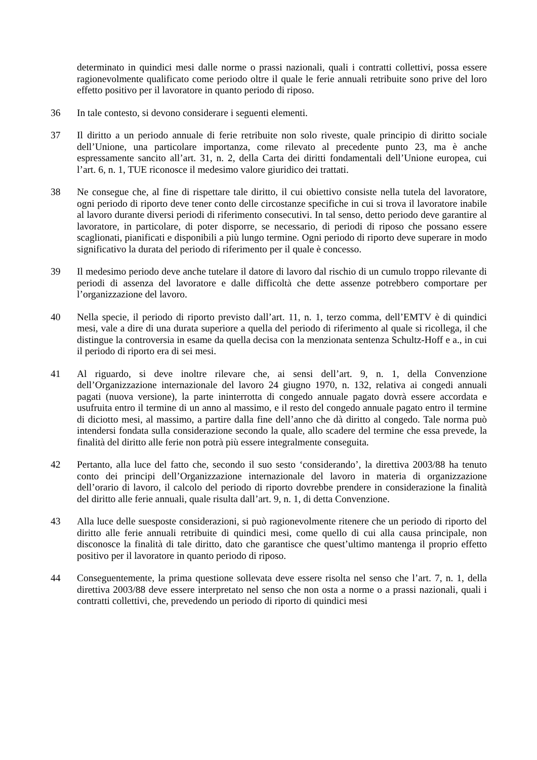determinato in quindici mesi dalle norme o prassi nazionali, quali i contratti collettivi, possa essere ragionevolmente qualificato come periodo oltre il quale le ferie annuali retribuite sono prive del loro effetto positivo per il lavoratore in quanto periodo di riposo.
36 In tale contesto, si devono considerare i seguenti elementi.
37 Il diritto a un periodo annuale di ferie retribuite non solo riveste, quale principio di diritto sociale dell’Unione, una particolare importanza, come rilevato al precedente punto 23, ma è anche espressamente sancito all’art. 31, n. 2, della Carta dei diritti fondamentali dell’Unione europea, cui l’art. 6, n. 1, TUE riconosce il medesimo valore giuridico dei trattati.
38 Ne consegue che, al fine di rispettare tale diritto, il cui obiettivo consiste nella tutela del lavoratore, ogni periodo di riporto deve tener conto delle circostanze specifiche in cui si trova il lavoratore inabile al lavoro durante diversi periodi di riferimento consecutivi. In tal senso, detto periodo deve garantire al lavoratore, in particolare, di poter disporre, se necessario, di periodi di riposo che possano essere scaglionati, pianificati e disponibili a più lungo termine. Ogni periodo di riporto deve superare in modo significativo la durata del periodo di riferimento per il quale è concesso.
39 Il medesimo periodo deve anche tutelare il datore di lavoro dal rischio di un cumulo troppo rilevante di periodi di assenza del lavoratore e dalle difficoltà che dette assenze potrebbero comportare per l’organizzazione del lavoro.
40 Nella specie, il periodo di riporto previsto dall’art. 11, n. 1, terzo comma, dell’EMTV è di quindici mesi, vale a dire di una durata superiore a quella del periodo di riferimento al quale si ricollega, il che distingue la controversia in esame da quella decisa con la menzionata sentenza Schultz-Hoff e a., in cui il periodo di riporto era di sei mesi.
41 Al riguardo, si deve inoltre rilevare che, ai sensi dell’art. 9, n. 1, della Convenzione dell’Organizzazione internazionale del lavoro 24 giugno 1970, n. 132, relativa ai congedi annuali pagati (nuova versione), la parte ininterrotta di congedo annuale pagato dovrà essere accordata e usufruita entro il termine di un anno al massimo, e il resto del congedo annuale pagato entro il termine di diciotto mesi, al massimo, a partire dalla fine dell’anno che dà diritto al congedo. Tale norma può intendersi fondata sulla considerazione secondo la quale, allo scadere del termine che essa prevede, la finalità del diritto alle ferie non potrà più essere integralmente conseguita.
42 Pertanto, alla luce del fatto che, secondo il suo sesto ‘considerando’, la direttiva 2003/88 ha tenuto conto dei principi dell’Organizzazione internazionale del lavoro in materia di organizzazione dell’orario di lavoro, il calcolo del periodo di riporto dovrebbe prendere in considerazione la finalità del diritto alle ferie annuali, quale risulta dall’art. 9, n. 1, di detta Convenzione.
43 Alla luce delle suesposte considerazioni, si può ragionevolmente ritenere che un periodo di riporto del diritto alle ferie annuali retribuite di quindici mesi, come quello di cui alla causa principale, non disconosce la finalità di tale diritto, dato che garantisce che quest’ultimo mantenga il proprio effetto positivo per il lavoratore in quanto periodo di riposo.
44 Conseguentemente, la prima questione sollevata deve essere risolta nel senso che l’art. 7, n. 1, della direttiva 2003/88 deve essere interpretato nel senso che non osta a norme o a prassi nazionali, quali i contratti collettivi, che, prevedendo un periodo di riporto di quindici mesi